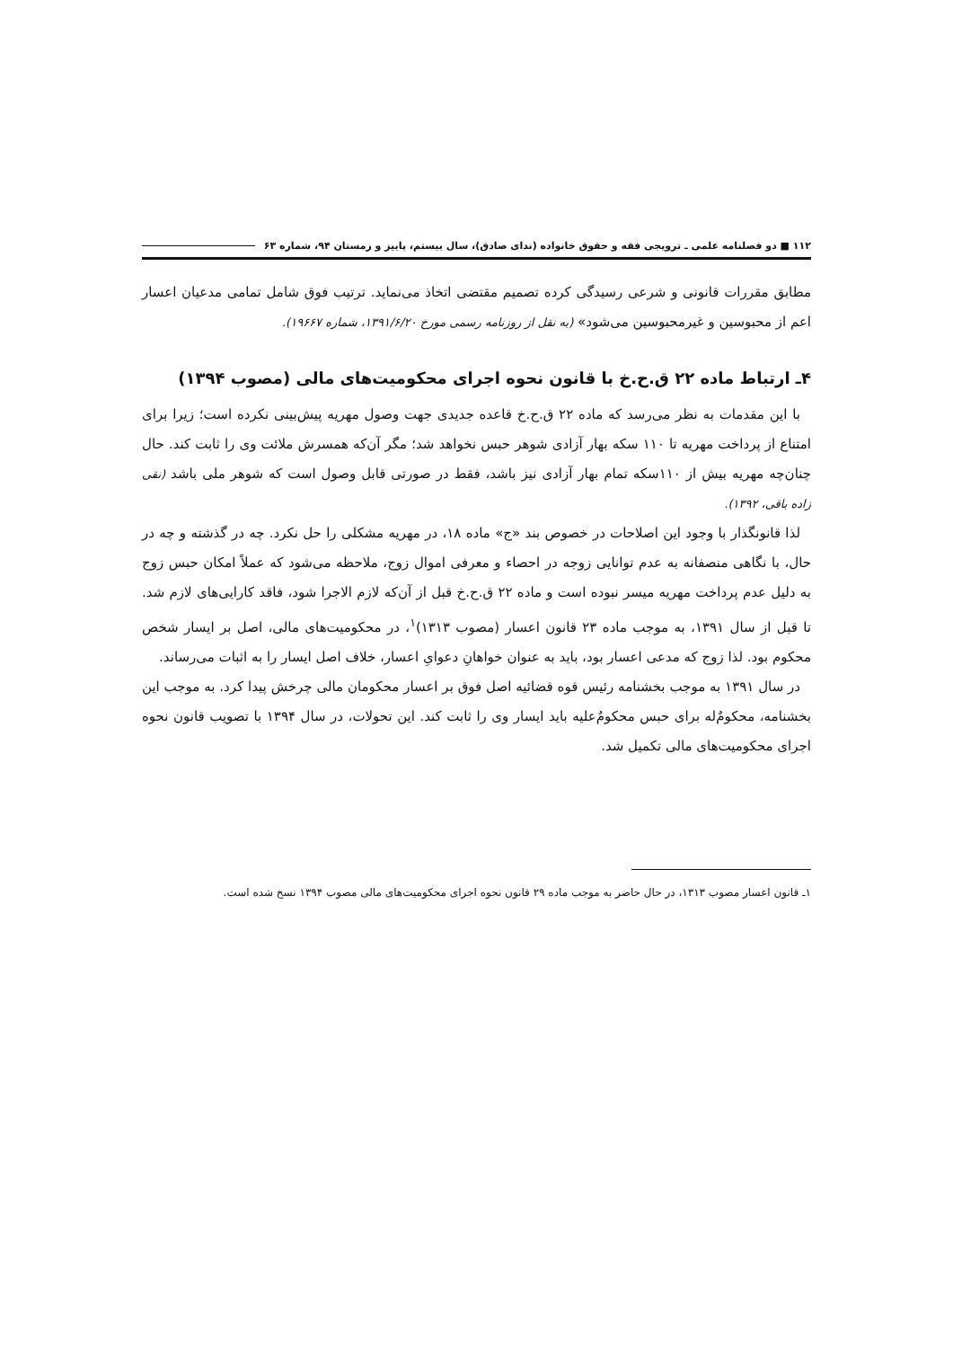۱۱۲ ■ دو فصلنامه علمی ـ ترویجی فقه و حقوق خانواده (ندای صادق)، سال بیستم، پاییز و زمستان ۹۴، شماره ۶۳
مطابق مقررات قانونی و شرعی رسیدگی کرده تصمیم مقتضی اتخاذ می‌نماید. ترتیب فوق شامل تمامی مدعیان اعسار اعم از محبوسین و غیرمحبوسین می‌شود» (به نقل از روزنامه رسمی مورخ ۱۳۹۱/۶/۲۰، شماره ۱۹۶۶۷).
۴ـ ارتباط ماده ۲۲ ق.ح.خ با قانون نحوه اجرای محکومیت‌های مالی (مصوب ۱۳۹۴)
با این مقدمات به نظر می‌رسد که ماده ۲۲ ق.ح.خ قاعده جدیدی جهت وصول مهریه پیش‌بینی نکرده است؛ زیرا برای امتناع از پرداخت مهریه تا ۱۱۰ سکه بهار آزادی شوهر حبس نخواهد شد؛ مگر آن‌که همسرش ملائت وی را ثابت کند. حال چنان‌چه مهریه بیش از ۱۱۰سکه تمام بهار آزادی نیز باشد، فقط در صورتی قابل وصول است که شوهر ملی باشد (نقی زاده باقی، ۱۳۹۲).
لذا قانونگذار با وجود این اصلاحات در خصوص بند «ج» ماده ۱۸، در مهریه مشکلی را حل نکرد. چه در گذشته و چه در حال، با نگاهی منصفانه به عدم توانایی زوجه در احصاء و معرفی اموال زوج، ملاحظه می‌شود که عملاً امکان حبس زوج به دلیل عدم پرداخت مهریه میسر نبوده است و ماده ۲۲ ق.ح.خ قبل از آن‌که لازم الاجرا شود، فاقد کارایی‌های لازم شد. تا قبل از سال ۱۳۹۱، به موجب ماده ۲۳ قانون اعسار (مصوب ۱۳۱۳)<sup>۱</sup>، در محکومیت‌های مالی، اصل بر ایسار شخص محکوم بود. لذا زوج که مدعی اعسار بود، باید به عنوان خواهانِ دعوایِ اعسار، خلاف اصل ایسار را به اثبات می‌رساند.
در سال ۱۳۹۱ به موجب بخشنامه رئیس قوه قضائیه اصل فوق بر اعسار محکومان مالی چرخش پیدا کرد. به موجب این بخشنامه، محکومٌ‌له برای حبس محکومٌ‌علیه باید ایسار وی را ثابت کند. این تحولات، در سال ۱۳۹۴ با تصویب قانون نحوه اجرای محکومیت‌های مالی تکمیل شد.
۱ـ قانون اعسار مصوب ۱۳۱۳، در حال حاضر به موجب ماده ۲۹ قانون نحوه اجرای محکومیت‌های مالی مصوب ۱۳۹۴ نسخ شده است.